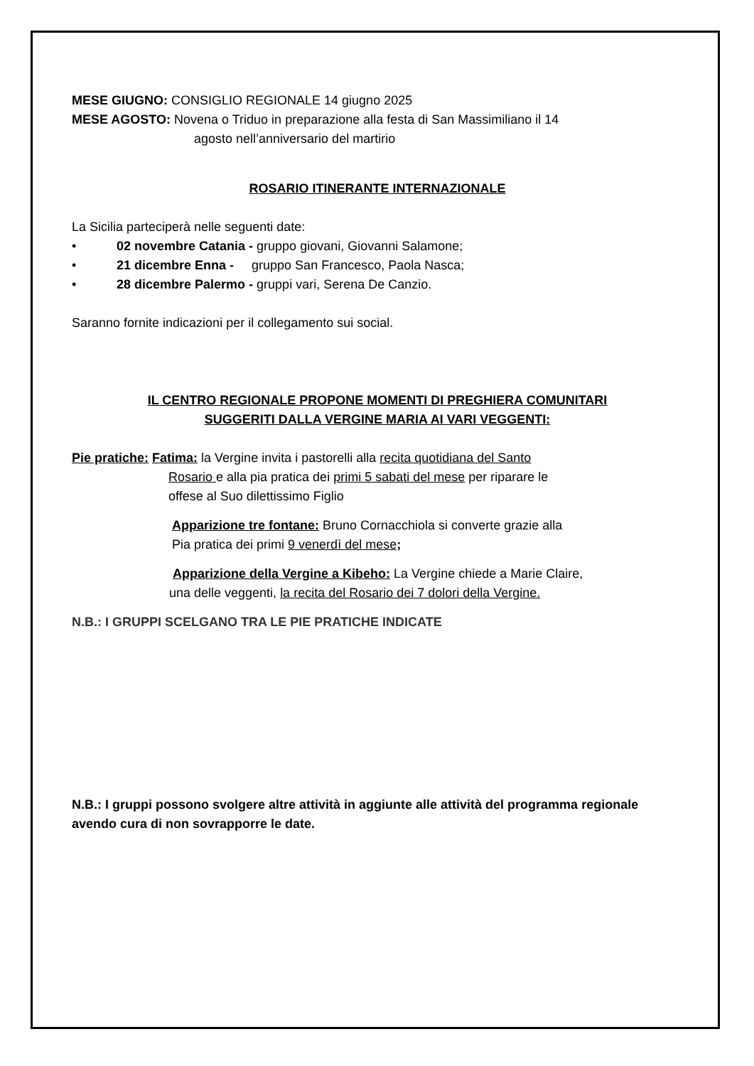MESE GIUGNO: CONSIGLIO REGIONALE 14 giugno 2025
MESE AGOSTO: Novena o Triduo in preparazione alla festa di San Massimiliano il 14
agosto nell’anniversario del martirio
ROSARIO ITINERANTE INTERNAZIONALE
La Sicilia parteciperà nelle seguenti date:
• 02 novembre Catania - gruppo giovani, Giovanni Salamone;
• 21 dicembre Enna - gruppo San Francesco, Paola Nasca;
• 28 dicembre Palermo - gruppi vari, Serena De Canzio.
Saranno fornite indicazioni per il collegamento sui social.
IL CENTRO REGIONALE PROPONE MOMENTI DI PREGHIERA COMUNITARI
SUGGERITI DALLA VERGINE MARIA AI VARI VEGGENTI:
Pie pratiche: Fatima: la Vergine invita i pastorelli alla recita quotidiana del Santo
Rosario e alla pia pratica dei primi 5 sabati del mese per riparare le
offese al Suo dilettissimo Figlio
Apparizione tre fontane: Bruno Cornacchiola si converte grazie alla
Pia pratica dei primi 9 venerdì del mese;
Apparizione della Vergine a Kibeho: La Vergine chiede a Marie Claire,
una delle veggenti, la recita del Rosario dei 7 dolori della Vergine.
N.B.: I GRUPPI SCELGANO TRA LE PIE PRATICHE INDICATE
N.B.: I gruppi possono svolgere altre attività in aggiunte alle attività del programma regionale avendo cura di non sovrapporre le date.